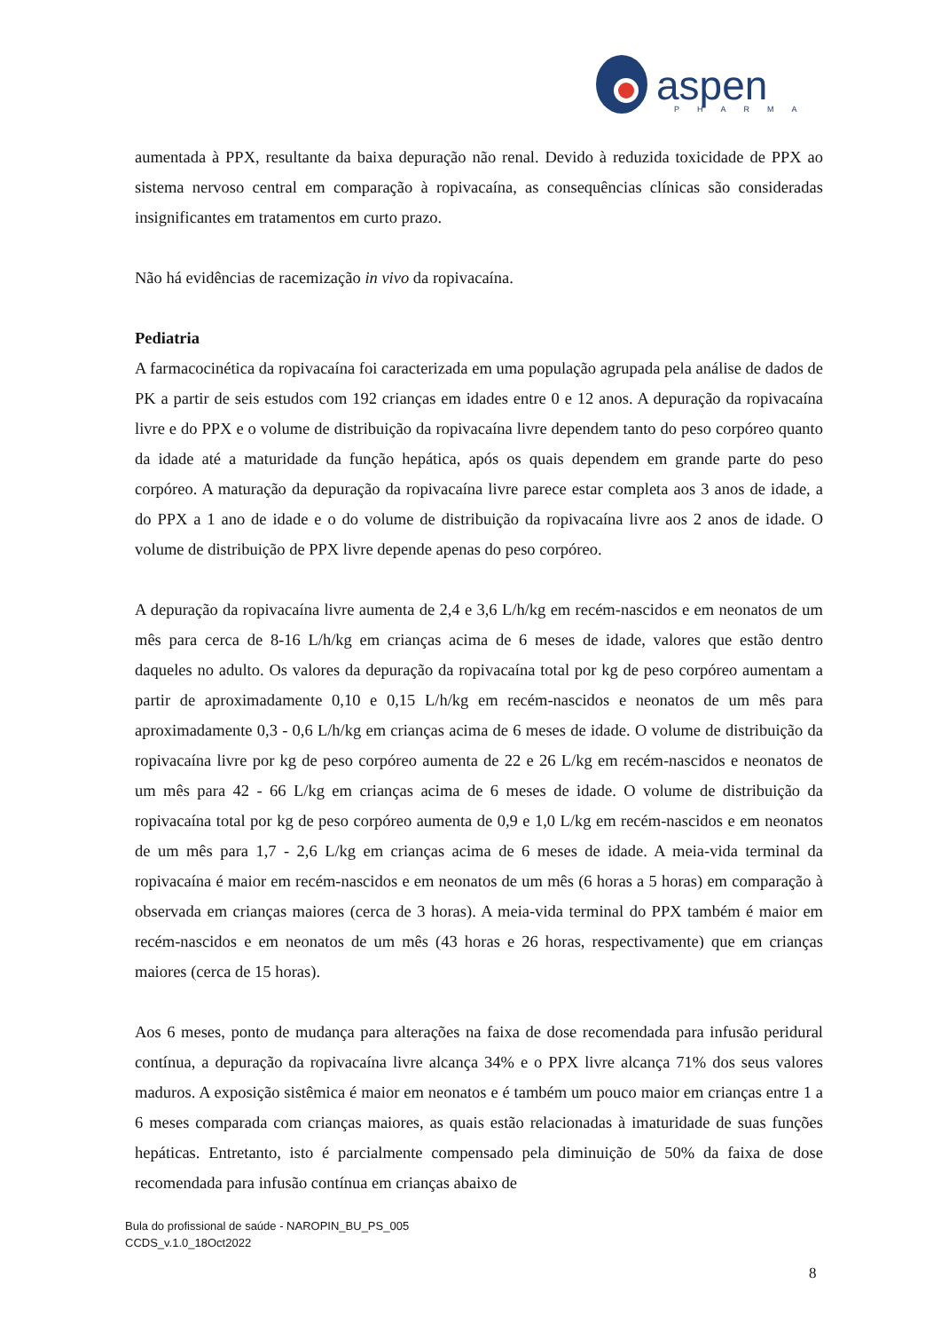aspen
PHARMA
aumentada à PPX, resultante da baixa depuração não renal. Devido à reduzida toxicidade de PPX ao sistema nervoso central em comparação à ropivacaína, as consequências clínicas são consideradas insignificantes em tratamentos em curto prazo.
Não há evidências de racemização in vivo da ropivacaína.
Pediatria
A farmacocinética da ropivacaína foi caracterizada em uma população agrupada pela análise de dados de PK a partir de seis estudos com 192 crianças em idades entre 0 e 12 anos. A depuração da ropivacaína livre e do PPX e o volume de distribuição da ropivacaína livre dependem tanto do peso corpóreo quanto da idade até a maturidade da função hepática, após os quais dependem em grande parte do peso corpóreo. A maturação da depuração da ropivacaína livre parece estar completa aos 3 anos de idade, a do PPX a 1 ano de idade e o do volume de distribuição da ropivacaína livre aos 2 anos de idade. O volume de distribuição de PPX livre depende apenas do peso corpóreo.
A depuração da ropivacaína livre aumenta de 2,4 e 3,6 L/h/kg em recém-nascidos e em neonatos de um mês para cerca de 8-16 L/h/kg em crianças acima de 6 meses de idade, valores que estão dentro daqueles no adulto. Os valores da depuração da ropivacaína total por kg de peso corpóreo aumentam a partir de aproximadamente 0,10 e 0,15 L/h/kg em recém-nascidos e neonatos de um mês para aproximadamente 0,3 - 0,6 L/h/kg em crianças acima de 6 meses de idade. O volume de distribuição da ropivacaína livre por kg de peso corpóreo aumenta de 22 e 26 L/kg em recém-nascidos e neonatos de um mês para 42 - 66 L/kg em crianças acima de 6 meses de idade. O volume de distribuição da ropivacaína total por kg de peso corpóreo aumenta de 0,9 e 1,0 L/kg em recém-nascidos e em neonatos de um mês para 1,7 - 2,6 L/kg em crianças acima de 6 meses de idade. A meia-vida terminal da ropivacaína é maior em recém-nascidos e em neonatos de um mês (6 horas a 5 horas) em comparação à observada em crianças maiores (cerca de 3 horas). A meia-vida terminal do PPX também é maior em recém-nascidos e em neonatos de um mês (43 horas e 26 horas, respectivamente) que em crianças maiores (cerca de 15 horas).
Aos 6 meses, ponto de mudança para alterações na faixa de dose recomendada para infusão peridural contínua, a depuração da ropivacaína livre alcança 34% e o PPX livre alcança 71% dos seus valores maduros. A exposição sistêmica é maior em neonatos e é também um pouco maior em crianças entre 1 a 6 meses comparada com crianças maiores, as quais estão relacionadas à imaturidade de suas funções hepáticas. Entretanto, isto é parcialmente compensado pela diminuição de 50% da faixa de dose recomendada para infusão contínua em crianças abaixo de
Bula do profissional de saúde - NAROPIN_BU_PS_005
CCDS_v.1.0_18Oct2022
8